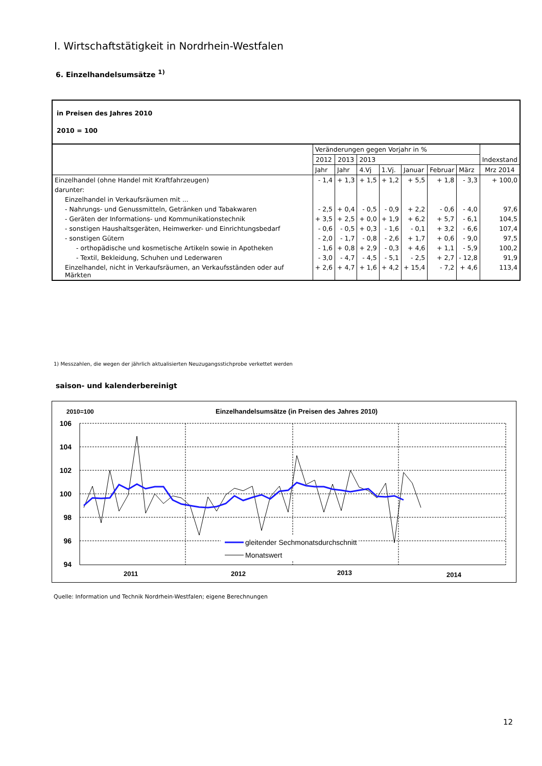I. Wirtschaftstätigkeit in Nordrhein-Westfalen
6. Einzelhandelsumsätze <sup>1)</sup>
| in Preisen des Jahres 2010 2010 = 100 | | | | | | | | |
| | Veränderungen gegen Vorjahr in % | | | | | | | Indexstand |
| | 2012 | 2013 | 2013 | | | | | |
| | Jahr | Jahr | 4.Vj | 1.Vj. | Januar | Februar | März | Mrz 2014 |
| Einzelhandel (ohne Handel mit Kraftfahrzeugen) | - 1,4 | + 1,3 | + 1,5 | + 1,2 | + 5,5 | + 1,8 | - 3,3 | + 100,0 |
| darunter: | | | | | | | | |
| Einzelhandel in Verkaufsräumen mit ... | | | | | | | | |
| - Nahrungs- und Genussmitteln, Getränken und Tabakwaren | - 2,5 | + 0,4 | - 0,5 | - 0,9 | + 2,2 | - 0,6 | - 4,0 | 97,6 |
| - Geräten der Informations- und Kommunikationstechnik | + 3,5 | + 2,5 | + 0,0 | + 1,9 | + 6,2 | + 5,7 | - 6,1 | 104,5 |
| - sonstigen Haushaltsgeräten, Heimwerker- und Einrichtungsbedarf | - 0,6 | - 0,5 | + 0,3 | - 1,6 | - 0,1 | + 3,2 | - 6,6 | 107,4 |
| - sonstigen Gütern | - 2,0 | - 1,7 | - 0,8 | - 2,6 | + 1,7 | + 0,6 | - 9,0 | 97,5 |
| - orthopädische und kosmetische Artikeln sowie in Apotheken | - 1,6 | + 0,8 | + 2,9 | - 0,3 | + 4,6 | + 1,1 | - 5,9 | 100,2 |
| - Textil, Bekleidung, Schuhen und Lederwaren | - 3,0 | - 4,7 | - 4,5 | - 5,1 | - 2,5 | + 2,7 | - 12,8 | 91,9 |
| Einzelhandel, nicht in Verkaufsräumen, an Verkaufsständen oder auf Märkten | + 2,6 | + 4,7 | + 1,6 | + 4,2 | + 15,4 | - 7,2 | + 4,6 | 113,4 |
1) Messzahlen, die wegen der jährlich aktualisierten Neuzugangsstichprobe verkettet werden
saison- und kalenderbereinigt
2010=100
Einzelhandelsumsätze (in Preisen des Jahres 2010)
106
104
102
100
98
96
94
gleitender Sechmonatsdurchschnitt
Monatswert
2011
2012
2013
2014
Quelle: Information und Technik Nordrhein-Westfalen; eigene Berechnungen
12